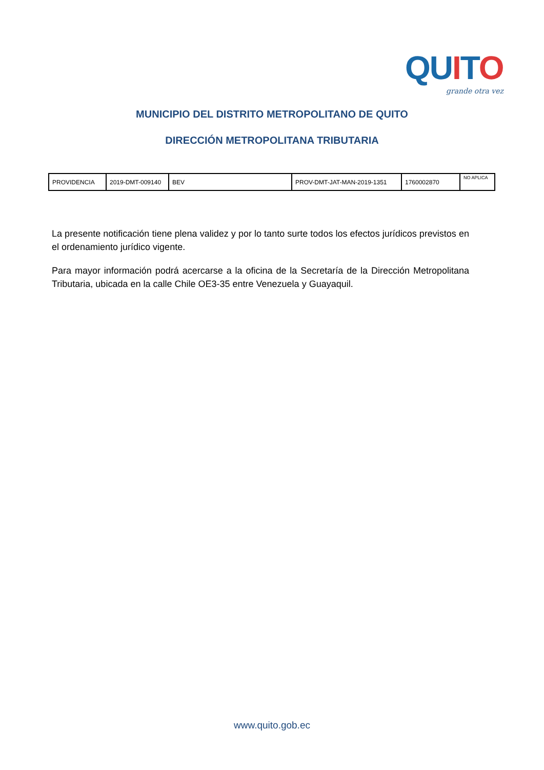QU ITO
grande otra vez
MUNICIPIO DEL DISTRITO METROPOLITANO DE QUITO
DIRECCIÓN METROPOLITANA TRIBUTARIA
| PROVIDENCIA | 2019-DMT-009140 | BEV | PROV-DMT-JAT-MAN-2019-1351 | 1760002870 | NO APLICA |
La presente notificación tiene plena validez y por lo tanto surte todos los efectos jurídicos previstos en el ordenamiento jurídico vigente.
Para mayor información podrá acercarse a la oficina de la Secretaría de la Dirección Metropolitana Tributaria, ubicada en la calle Chile OE3-35 entre Venezuela y Guayaquil.
www.quito.gob.ec